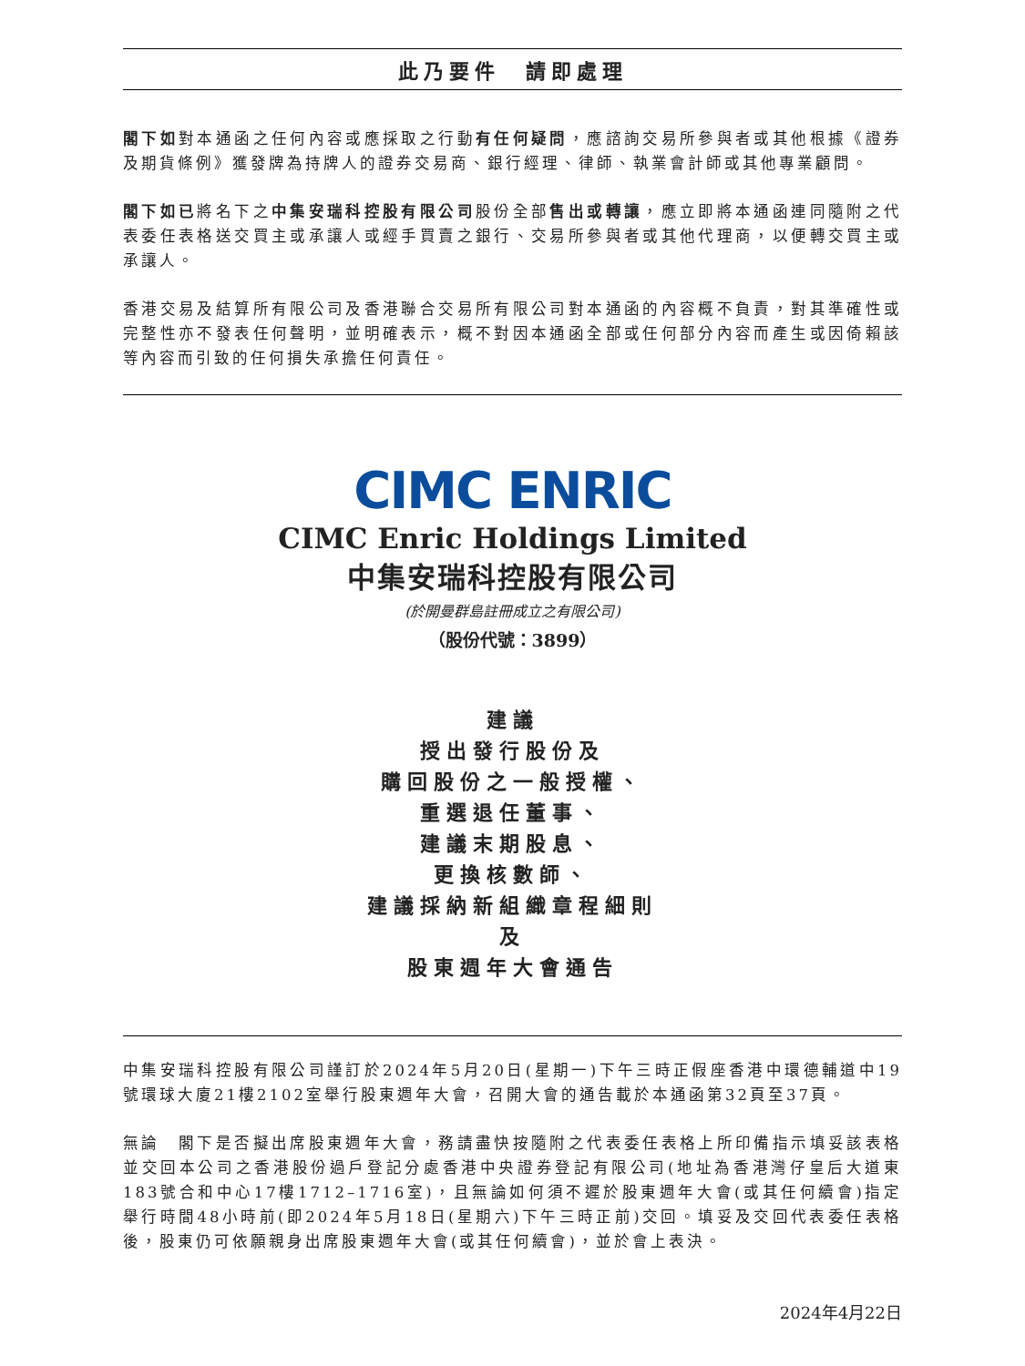此乃要件　請即處理
閣下如對本通函之任何內容或應採取之行動有任何疑問，應諮詢交易所參與者或其他根據《證券及期貨條例》獲發牌為持牌人的證券交易商、銀行經理、律師、執業會計師或其他專業顧問。
閣下如已將名下之中集安瑞科控股有限公司股份全部售出或轉讓，應立即將本通函連同隨附之代表委任表格送交買主或承讓人或經手買賣之銀行、交易所參與者或其他代理商，以便轉交買主或承讓人。
香港交易及結算所有限公司及香港聯合交易所有限公司對本通函的內容概不負責，對其準確性或完整性亦不發表任何聲明，並明確表示，概不對因本通函全部或任何部分內容而產生或因倚賴該等內容而引致的任何損失承擔任何責任。
CIMC ENRIC
CIMC Enric Holdings Limited
中集安瑞科控股有限公司
(於開曼群島註冊成立之有限公司)
（股份代號：3899）
建議
授出發行股份及
購回股份之一般授權、
重選退任董事、
建議末期股息、
更換核數師、
建議採納新組織章程細則
及
股東週年大會通告
中集安瑞科控股有限公司謹訂於2024年5月20日(星期一)下午三時正假座香港中環德輔道中19號環球大廈21樓2102室舉行股東週年大會，召開大會的通告載於本通函第32頁至37頁。
無論　閣下是否擬出席股東週年大會，務請盡快按隨附之代表委任表格上所印備指示填妥該表格並交回本公司之香港股份過戶登記分處香港中央證券登記有限公司(地址為香港灣仔皇后大道東183號合和中心17樓1712–1716室)，且無論如何須不遲於股東週年大會(或其任何續會)指定舉行時間48小時前(即2024年5月18日(星期六)下午三時正前)交回。填妥及交回代表委任表格後，股東仍可依願親身出席股東週年大會(或其任何續會)，並於會上表決。
2024年4月22日